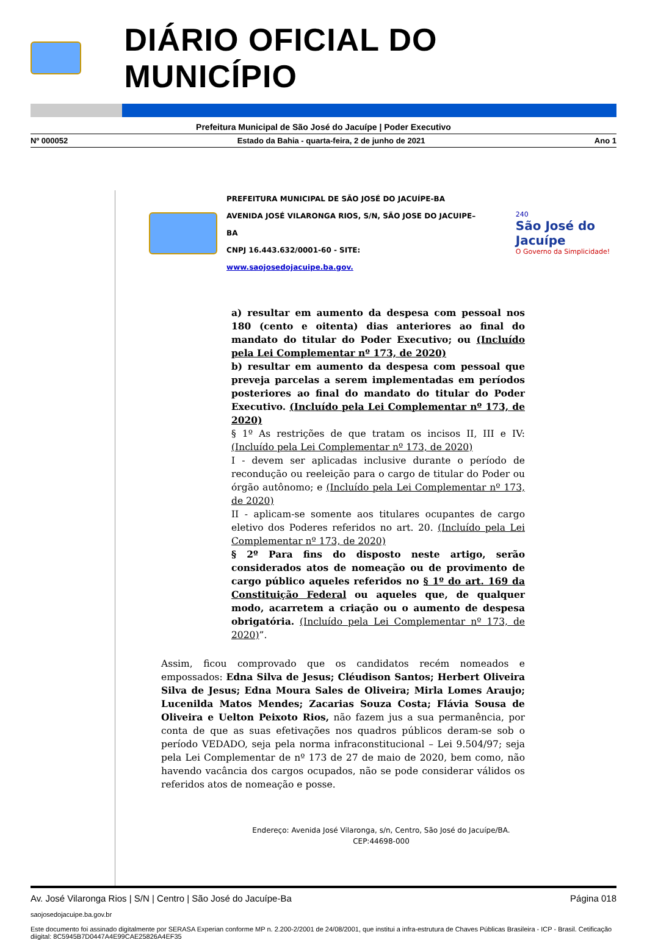DIÁRIO OFICIAL DO MUNICÍPIO
Prefeitura Municipal de São José do Jacuípe | Poder Executivo
Nº 000052 Estado da Bahia - quarta-feira, 2 de junho de 2021 Ano 1
PREFEITURA MUNICIPAL DE SÃO JOSÉ DO JACUÍPE-BA
AVENIDA JOSÉ VILARONGA RIOS, S/N, SÃO JOSE DO JACUIPE–BA
CNPJ 16.443.632/0001-60 - SITE: www.saojosedojacuipe.ba.gov.
240
São José do Jacuípe
O Governo da Simplicidade!
a) resultar em aumento da despesa com pessoal nos 180 (cento e oitenta) dias anteriores ao final do mandato do titular do Poder Executivo; ou (Incluído pela Lei Complementar nº 173, de 2020)
b) resultar em aumento da despesa com pessoal que preveja parcelas a serem implementadas em períodos posteriores ao final do mandato do titular do Poder Executivo. (Incluído pela Lei Complementar nº 173, de 2020)
§ 1º As restrições de que tratam os incisos II, III e IV: (Incluído pela Lei Complementar nº 173, de 2020)
I - devem ser aplicadas inclusive durante o período de recondução ou reeleição para o cargo de titular do Poder ou órgão autônomo; e (Incluído pela Lei Complementar nº 173, de 2020)
II - aplicam-se somente aos titulares ocupantes de cargo eletivo dos Poderes referidos no art. 20. (Incluído pela Lei Complementar nº 173, de 2020)
§ 2º Para fins do disposto neste artigo, serão considerados atos de nomeação ou de provimento de cargo público aqueles referidos no § 1º do art. 169 da Constituição Federal ou aqueles que, de qualquer modo, acarretem a criação ou o aumento de despesa obrigatória. (Incluído pela Lei Complementar nº 173, de 2020)”.
Assim, ficou comprovado que os candidatos recém nomeados e empossados: Edna Silva de Jesus; Cléudison Santos; Herbert Oliveira Silva de Jesus; Edna Moura Sales de Oliveira; Mirla Lomes Araujo; Lucenilda Matos Mendes; Zacarias Souza Costa; Flávia Sousa de Oliveira e Uelton Peixoto Rios, não fazem jus a sua permanência, por conta de que as suas efetivações nos quadros públicos deram-se sob o período VEDADO, seja pela norma infraconstitucional – Lei 9.504/97; seja pela Lei Complementar de nº 173 de 27 de maio de 2020, bem como, não havendo vacância dos cargos ocupados, não se pode considerar válidos os referidos atos de nomeação e posse.
Endereço: Avenida José Vilaronga, s/n, Centro, São José do Jacuípe/BA.
CEP:44698-000
Av. José Vilaronga Rios | S/N | Centro | São José do Jacuípe-Ba Página 018
saojosedojacuipe.ba.gov.br
Este documento foi assinado digitalmente por SERASA Experian conforme MP n. 2.200-2/2001 de 24/08/2001, que institui a infra-estrutura de Chaves Públicas Brasileira - ICP - Brasil. Cetificação diigital: 8C5945B7D0447A4E99CAE25826A4EF35